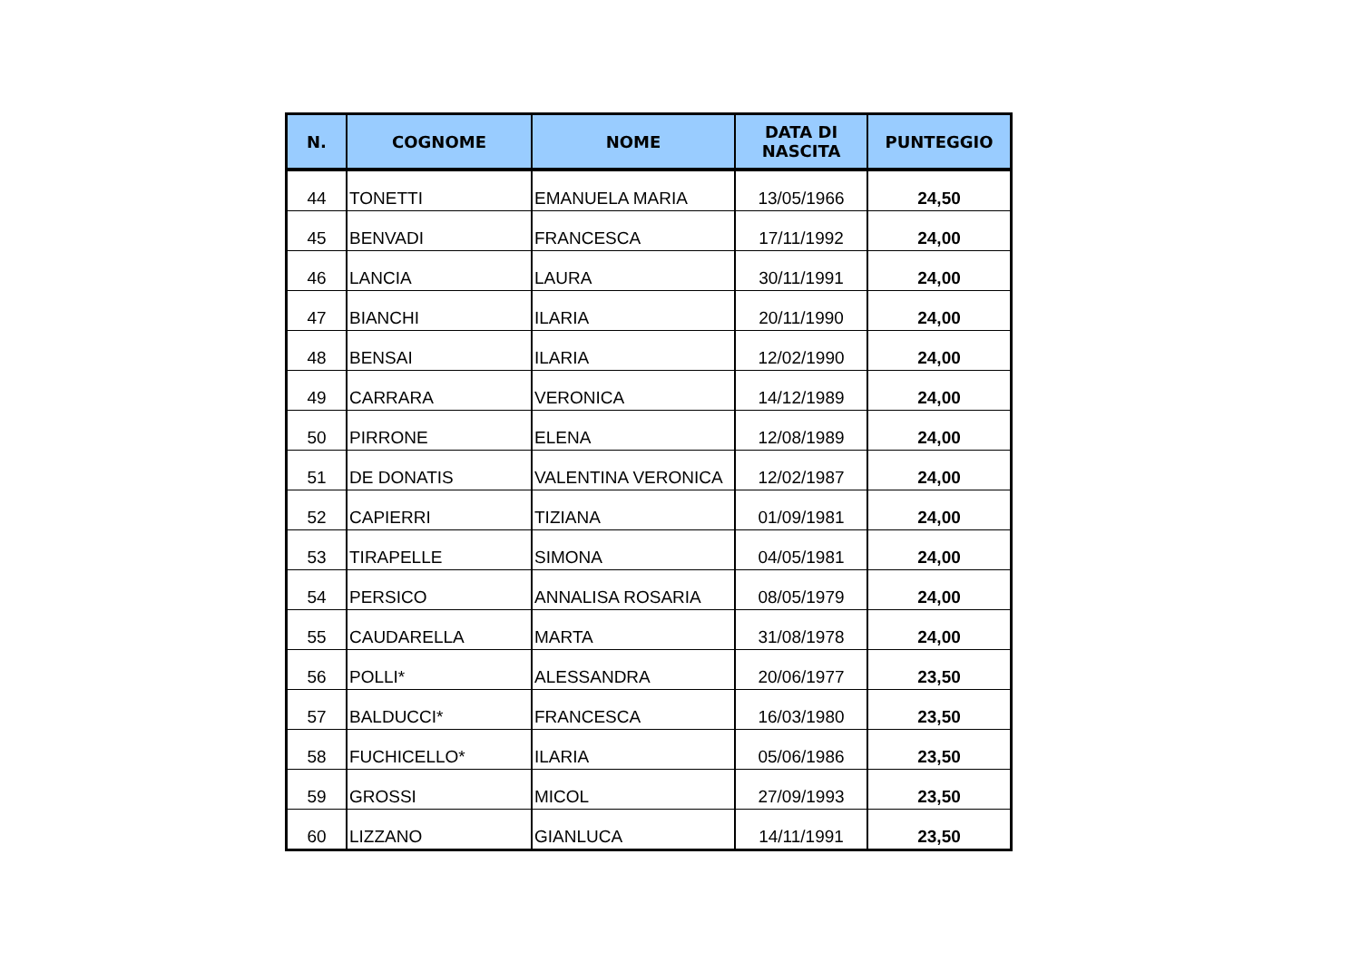| N. | COGNOME | NOME | DATA DI NASCITA | PUNTEGGIO |
| --- | --- | --- | --- | --- |
| 44 | TONETTI | EMANUELA MARIA | 13/05/1966 | 24,50 |
| 45 | BENVADI | FRANCESCA | 17/11/1992 | 24,00 |
| 46 | LANCIA | LAURA | 30/11/1991 | 24,00 |
| 47 | BIANCHI | ILARIA | 20/11/1990 | 24,00 |
| 48 | BENSAI | ILARIA | 12/02/1990 | 24,00 |
| 49 | CARRARA | VERONICA | 14/12/1989 | 24,00 |
| 50 | PIRRONE | ELENA | 12/08/1989 | 24,00 |
| 51 | DE DONATIS | VALENTINA VERONICA | 12/02/1987 | 24,00 |
| 52 | CAPIERRI | TIZIANA | 01/09/1981 | 24,00 |
| 53 | TIRAPELLE | SIMONA | 04/05/1981 | 24,00 |
| 54 | PERSICO | ANNALISA ROSARIA | 08/05/1979 | 24,00 |
| 55 | CAUDARELLA | MARTA | 31/08/1978 | 24,00 |
| 56 | POLLI* | ALESSANDRA | 20/06/1977 | 23,50 |
| 57 | BALDUCCI* | FRANCESCA | 16/03/1980 | 23,50 |
| 58 | FUCHICELLO* | ILARIA | 05/06/1986 | 23,50 |
| 59 | GROSSI | MICOL | 27/09/1993 | 23,50 |
| 60 | LIZZANO | GIANLUCA | 14/11/1991 | 23,50 |